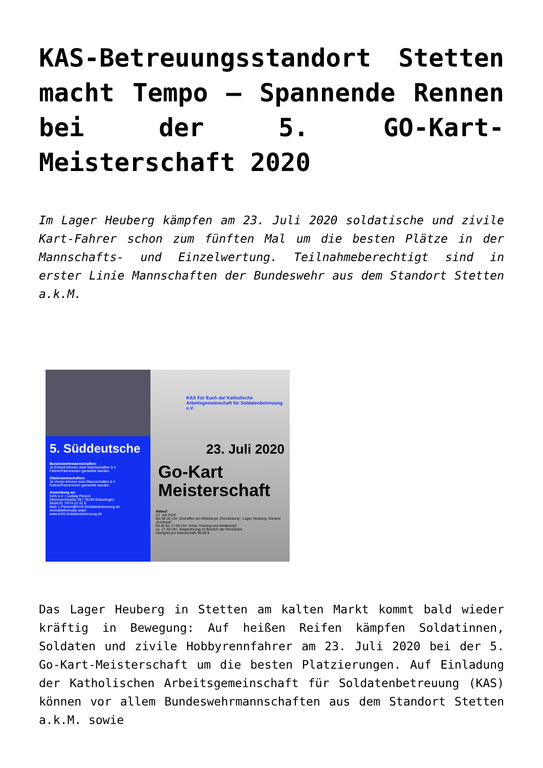KAS-Betreuungsstandort Stetten macht Tempo – Spannende Rennen bei der 5. GO-Kart-Meisterschaft 2020
Im Lager Heuberg kämpfen am 23. Juli 2020 soldatische und zivile Kart-Fahrer schon zum fünften Mal um die besten Plätze in der Mannschafts- und Einzelwertung. Teilnahmeberechtigt sind in erster Linie Mannschaften der Bundeswehr aus dem Standort Stetten a.k.M.
5. Süddeutsche
Bundeswehrmannschaften:
Je Einheit können zwei Mannschaften à 4 Fahrer/Fahrerinnen gemeldet werden.
Gästemannschaften:
Je Verein können zwei Mannschaften à 4 Fahrer/Fahrerinnen gemeldet werden.
Anmeldung an:
KAS e.V. | Ludwig Person
Ebermannstraße 39 | 78199 Bräunlingen
Mobil 01 74/74 22 41 9
Mail: L.Person@KAS-Soldatenbetreuung.de
Anmeldeformular unter:
www.KAS-Soldatenbetreuung.de
KAS Für Euch da! Katholische Arbeitsgemeinschaft für Soldatenbetreuung e.V.
23. Juli 2020
Go-Kart
Meisterschaft
Ablauf:
23. Juli 2020
Bis 08.00 Uhr: Eintreffen am Meldekopf „Rennleitung", Lager Heuberg, Kantine „Kohlsaat"
08.30 bis 17.00 Uhr: freies Training und Wettkampf
ca. 17.30 Uhr: Siegerehrung im Bereich der Rennbahn
Startgeld pro Mannschaft: 90,00 €
Das Lager Heuberg in Stetten am kalten Markt kommt bald wieder kräftig in Bewegung: Auf heißen Reifen kämpfen Soldatinnen, Soldaten und zivile Hobbyrennfahrer am 23. Juli 2020 bei der 5. Go-Kart-Meisterschaft um die besten Platzierungen. Auf Einladung der Katholischen Arbeitsgemeinschaft für Soldatenbetreuung (KAS) können vor allem Bundeswehrmannschaften aus dem Standort Stetten a.k.M. sowie